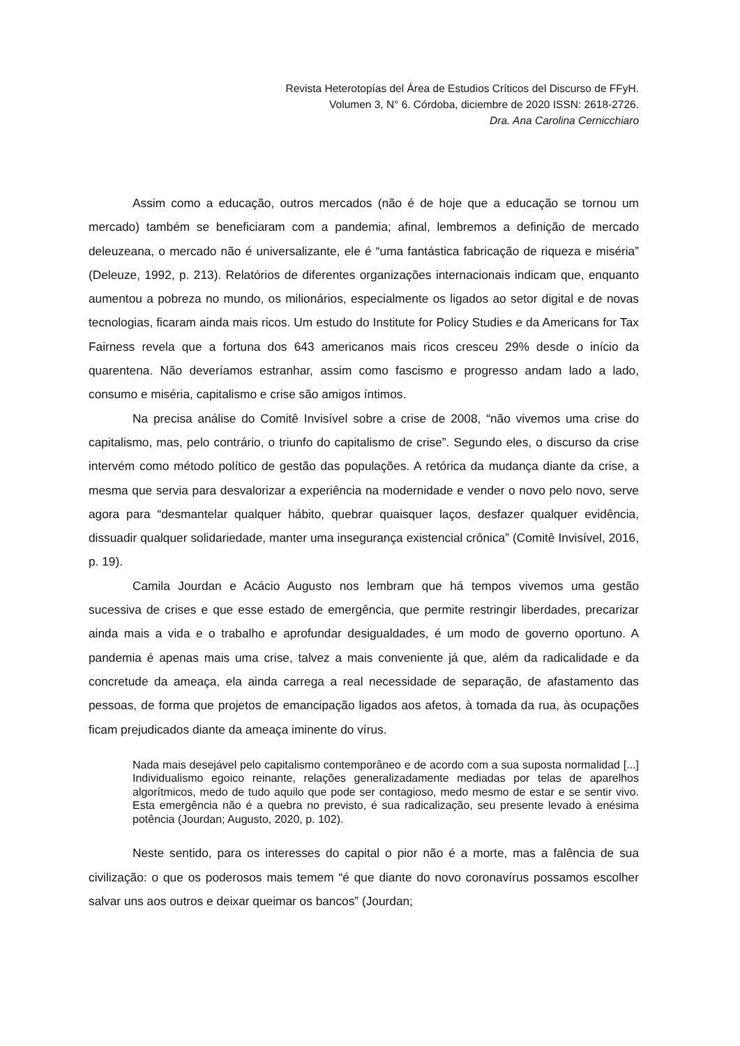Revista Heterotopías del Área de Estudios Críticos del Discurso de FFyH.
Volumen 3, N° 6. Córdoba, diciembre de 2020 ISSN: 2618-2726.
Dra. Ana Carolina Cernicchiaro
Assim como a educação, outros mercados (não é de hoje que a educação se tornou um mercado) também se beneficiaram com a pandemia; afinal, lembremos a definição de mercado deleuzeana, o mercado não é universalizante, ele é “uma fantástica fabricação de riqueza e miséria” (Deleuze, 1992, p. 213). Relatórios de diferentes organizações internacionais indicam que, enquanto aumentou a pobreza no mundo, os milionários, especialmente os ligados ao setor digital e de novas tecnologias, ficaram ainda mais ricos. Um estudo do Institute for Policy Studies e da Americans for Tax Fairness revela que a fortuna dos 643 americanos mais ricos cresceu 29% desde o início da quarentena. Não deveríamos estranhar, assim como fascismo e progresso andam lado a lado, consumo e miséria, capitalismo e crise são amigos íntimos.
Na precisa análise do Comitê Invisível sobre a crise de 2008, “não vivemos uma crise do capitalismo, mas, pelo contrário, o triunfo do capitalismo de crise”. Segundo eles, o discurso da crise intervém como método político de gestão das populações. A retórica da mudança diante da crise, a mesma que servia para desvalorizar a experiência na modernidade e vender o novo pelo novo, serve agora para “desmantelar qualquer hábito, quebrar quaisquer laços, desfazer qualquer evidência, dissuadir qualquer solidariedade, manter uma insegurança existencial crônica” (Comitê Invisível, 2016, p. 19).
Camila Jourdan e Acácio Augusto nos lembram que há tempos vivemos uma gestão sucessiva de crises e que esse estado de emergência, que permite restringir liberdades, precarizar ainda mais a vida e o trabalho e aprofundar desigualdades, é um modo de governo oportuno. A pandemia é apenas mais uma crise, talvez a mais conveniente já que, além da radicalidade e da concretude da ameaça, ela ainda carrega a real necessidade de separação, de afastamento das pessoas, de forma que projetos de emancipação ligados aos afetos, à tomada da rua, às ocupações ficam prejudicados diante da ameaça iminente do vírus.
Nada mais desejável pelo capitalismo contemporâneo e de acordo com a sua suposta normalidad [...] Individualismo egoico reinante, relações generalizadamente mediadas por telas de aparelhos algorítmicos, medo de tudo aquilo que pode ser contagioso, medo mesmo de estar e se sentir vivo. Esta emergência não é a quebra no previsto, é sua radicalização, seu presente levado à enésima potência (Jourdan; Augusto, 2020, p. 102).
Neste sentido, para os interesses do capital o pior não é a morte, mas a falência de sua civilização: o que os poderosos mais temem “é que diante do novo coronavírus possamos escolher salvar uns aos outros e deixar queimar os bancos” (Jourdan;